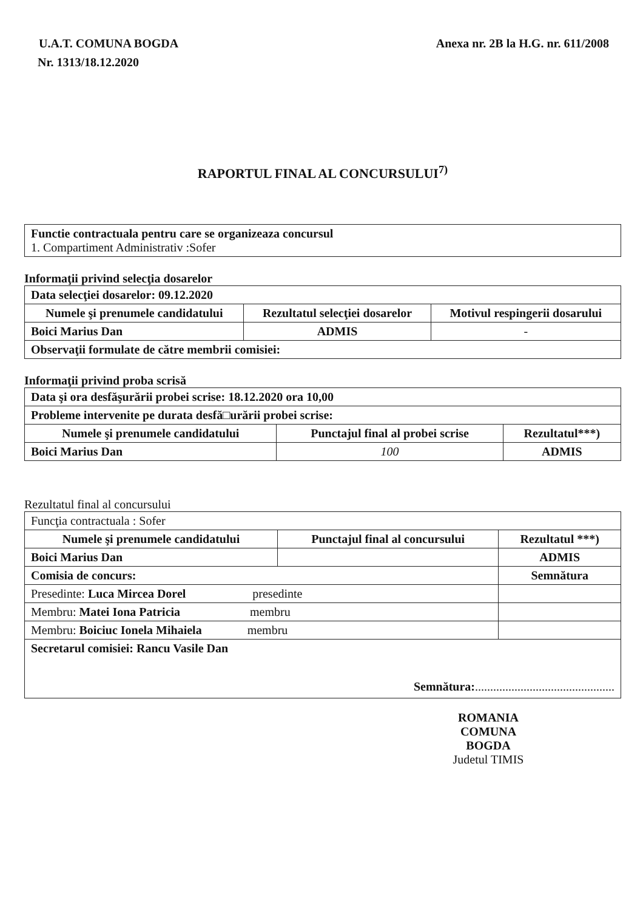U.A.T. COMUNA BOGDA Anexa nr. 2B la H.G. nr. 611/2008
Nr. 1313/18.12.2020
RAPORTUL FINAL AL CONCURSULUI<sup>7)</sup>
| Functie contractuala pentru care se organizeaza concursul 1. Compartiment Administrativ :Sofer |
Informaţii privind selecţia dosarelor
| Data selecţiei dosarelor: 09.12.2020 | | |
| Numele şi prenumele candidatului | Rezultatul selecţiei dosarelor | Motivul respingerii dosarului |
| Boici Marius Dan | ADMIS | - |
| Observaţii formulate de către membrii comisiei: | | |
Informaţii privind proba scrisă
| Data şi ora desfăşurării probei scrise: 18.12.2020 ora 10,00 | | |
| Probleme intervenite pe durata desfă□urării probei scrise: | | |
| Numele şi prenumele candidatului | Punctajul final al probei scrise | Rezultatul***) |
| Boici Marius Dan | 100 | ADMIS |
Rezultatul final al concursului
| Funcţia contractuala : Sofer | | |
| Numele şi prenumele candidatului | Punctajul final al concursului | Rezultatul ***) |
| Boici Marius Dan | | ADMIS |
| Comisia de concurs: | | Semnătura |
| Presedinte: Luca Mircea Dorel presedinte | | |
| Membru: Matei Iona Patricia membru | | |
| Membru: Boiciuc Ionela Mihaiela membru | | |
| Secretarul comisiei: Rancu Vasile Dan Semnătura: .............................................. | | |
ROMANIA
COMUNA
BOGDA
Judetul TIMIS